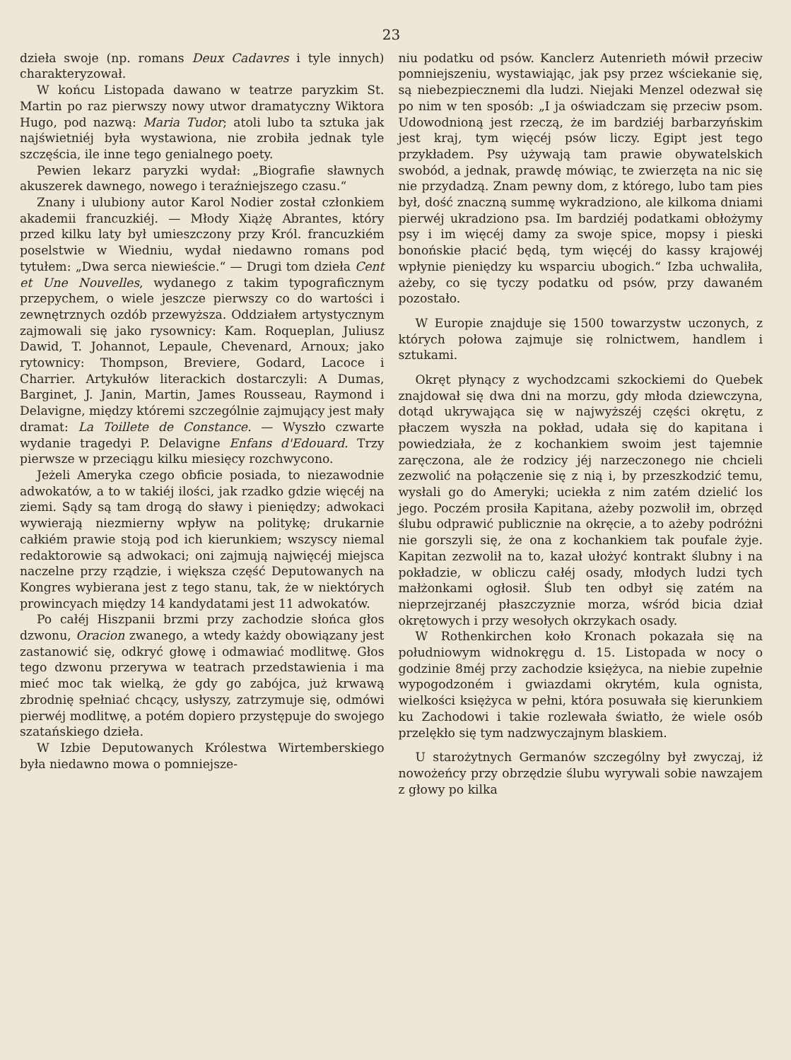23
dzieła swoje (np. romans Deux Cadavres i tyle innych) charakteryzował.
W końcu Listopada dawano w teatrze paryzkim St. Martin po raz pierwszy nowy utwor dramatyczny Wiktora Hugo, pod nazwą: Maria Tudor; atoli lubo ta sztuka jak najświetniéj była wystawiona, nie zrobiła jednak tyle szczęścia, ile inne tego genialnego poety.
Pewien lekarz paryzki wydał: „Biografie sławnych akuszerek dawnego, nowego i teraźniejszego czasu.“
Znany i ulubiony autor Karol Nodier został członkiem akademii francuzkiéj. — Młody Xiążę Abrantes, który przed kilku laty był umieszczony przy Król. francuzkiém poselstwie w Wiedniu, wydał niedawno romans pod tytułem: „Dwa serca niewieście.“ — Drugi tom dzieła Cent et Une Nouvelles, wydanego z takim typograficznym przepychem, o wiele jeszcze pierwszy co do wartości i zewnętrznych ozdób przewyższa. Oddziałem artystycznym zajmowali się jako rysownicy: Kam. Roqueplan, Juliusz Dawid, T. Johannot, Lepaule, Chevenard, Arnoux; jako rytownicy: Thompson, Breviere, Godard, Lacoce i Charrier. Artykułów literackich dostarczyli: A Dumas, Barginet, J. Janin, Martin, James Rousseau, Raymond i Delavigne, między któremi szczególnie zajmujący jest mały dramat: La Toillete de Constance. — Wyszło czwarte wydanie tragedyi P. Delavigne Enfans d'Edouard. Trzy pierwsze w przeciągu kilku miesięcy rozchwycono.
Jeżeli Ameryka czego obficie posiada, to niezawodnie adwokatów, a to w takiéj ilości, jak rzadko gdzie więcéj na ziemi. Sądy są tam drogą do sławy i pieniędzy; adwokaci wywierają niezmierny wpływ na politykę; drukarnie całkiém prawie stoją pod ich kierunkiem; wszyscy niemal redaktorowie są adwokaci; oni zajmują najwięcéj miejsca naczelne przy rządzie, i większa część Deputowanych na Kongres wybierana jest z tego stanu, tak, że w niektórych prowincyach między 14 kandydatami jest 11 adwokatów.
Po całéj Hiszpanii brzmi przy zachodzie słońca głos dzwonu, Oracion zwanego, a wtedy każdy obowiązany jest zastanowić się, odkryć głowę i odmawiać modlitwę. Głos tego dzwonu przerywa w teatrach przedstawienia i ma mieć moc tak wielką, że gdy go zabójca, już krwawą zbrodnię spełniać chcący, usłyszy, zatrzymuje się, odmówi pierwéj modlitwę, a potém dopiero przystępuje do swojego szatańskiego dzieła.
W Izbie Deputowanych Królestwa Wirtemberskiego była niedawno mowa o pomniejsze-
niu podatku od psów. Kanclerz Autenrieth mówił przeciw pomniejszeniu, wystawiając, jak psy przez wściekanie się, są niebezpiecznemi dla ludzi. Niejaki Menzel odezwał się po nim w ten sposób: „I ja oświadczam się przeciw psom. Udowodnioną jest rzeczą, że im bardziéj barbarzyńskim jest kraj, tym więcéj psów liczy. Egipt jest tego przykładem. Psy używają tam prawie obywatelskich swobód, a jednak, prawdę mówiąc, te zwierzęta na nic się nie przydadzą. Znam pewny dom, z którego, lubo tam pies był, dość znaczną summę wykradziono, ale kilkoma dniami pierwéj ukradziono psa. Im bardziéj podatkami obłożymy psy i im więcéj damy za swoje spice, mopsy i pieski bonońskie płacić będą, tym więcéj do kassy krajowéj wpłynie pieniędzy ku wsparciu ubogich.“ Izba uchwaliła, ażeby, co się tyczy podatku od psów, przy dawaném pozostało.
W Europie znajduje się 1500 towarzystw uczonych, z których połowa zajmuje się rolnictwem, handlem i sztukami.
Okręt płynący z wychodzcami szkockiemi do Quebek znajdował się dwa dni na morzu, gdy młoda dziewczyna, dotąd ukrywająca się w najwyższéj części okrętu, z płaczem wyszła na pokład, udała się do kapitana i powiedziała, że z kochankiem swoim jest tajemnie zaręczona, ale że rodzicy jéj narzeczonego nie chcieli zezwolić na połączenie się z nią i, by przeszkodzić temu, wysłali go do Ameryki; uciekła z nim zatém dzielić los jego. Poczém prosiła Kapitana, ażeby pozwolił im, obrzęd ślubu odprawić publicznie na okręcie, a to ażeby podróżni nie gorszyli się, że ona z kochankiem tak poufale żyje. Kapitan zezwolił na to, kazał ułożyć kontrakt ślubny i na pokładzie, w obliczu całéj osady, młodych ludzi tych małżonkami ogłosił. Ślub ten odbył się zatém na nieprzejrzanéj płaszczyznie morza, wśród bicia dział okrętowych i przy wesołych okrzykach osady.
W Rothenkirchen koło Kronach pokazała się na południowym widnokręgu d. 15. Listopada w nocy o godzinie 8méj przy zachodzie księżyca, na niebie zupełnie wypogodzoném i gwiazdami okrytém, kula ognista, wielkości księżyca w pełni, która posuwała się kierunkiem ku Zachodowi i takie rozlewała światło, że wiele osób przelękło się tym nadzwyczajnym blaskiem.
U starożytnych Germanów szczególny był zwyczaj, iż nowożeńcy przy obrzędzie ślubu wyrywali sobie nawzajem z głowy po kilka